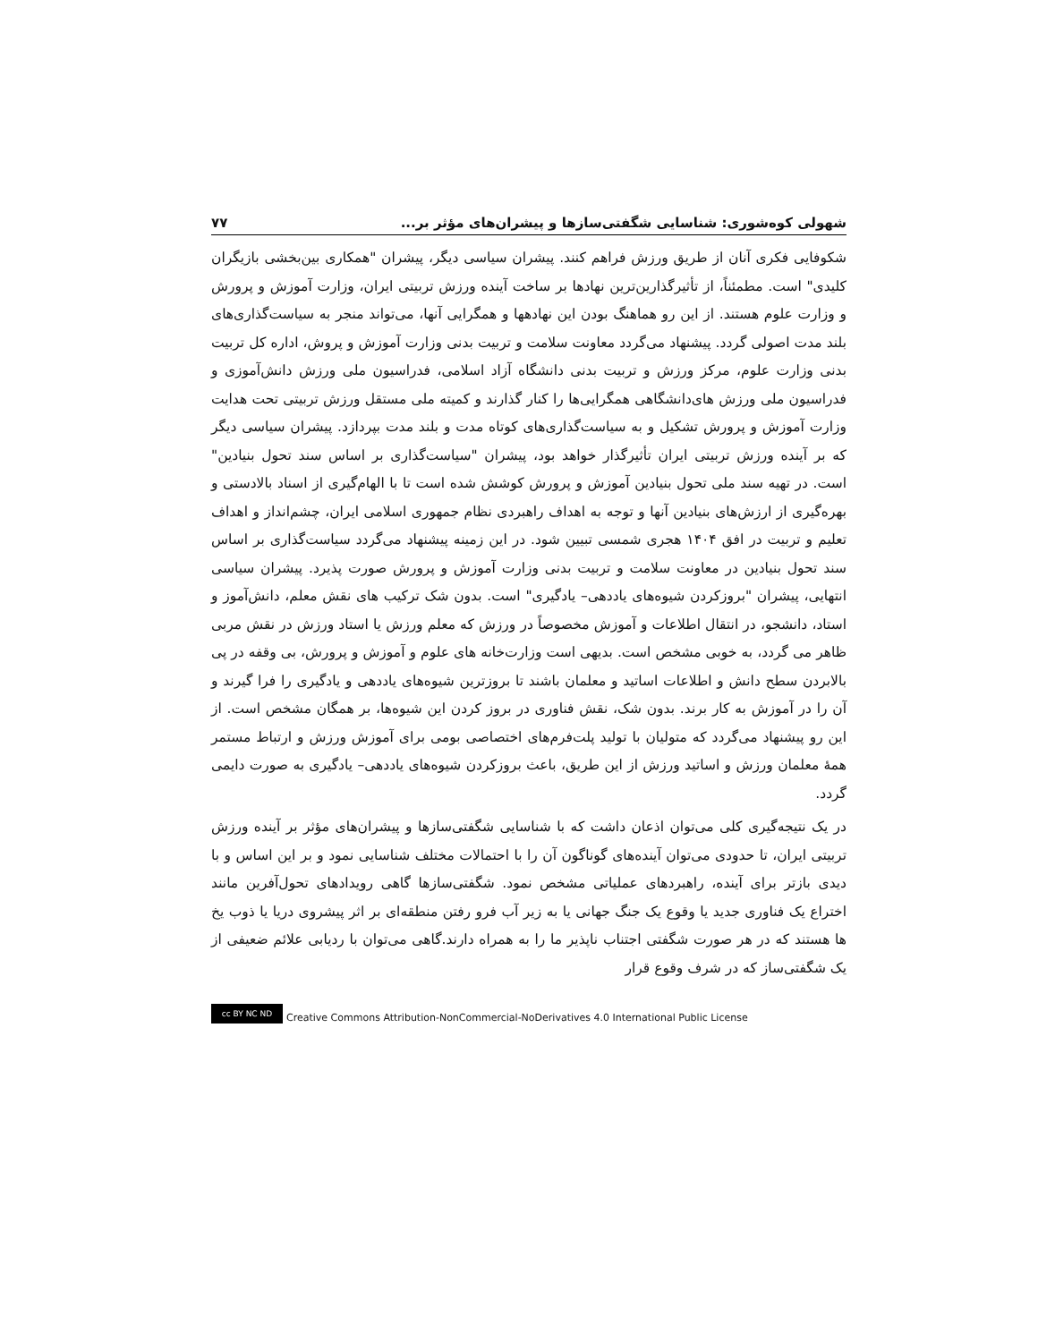شهولی کوه‌شوری: شناسایی شگفتی‌سازها و پیشران‌های مؤثر بر... ۷۷
شکوفایی فکری آنان از طریق ورزش فراهم کنند. پیشران سیاسی دیگر، پیشران "همکاری بین‌بخشی بازیگران کلیدی" است. مطمئناً، از تأثیرگذارین‌ترین نهادها بر ساخت آینده ورزش تربیتی ایران، وزارت آموزش و پرورش و وزارت علوم هستند. از این رو هماهنگ بودن این نهادهها و همگرایی آنها، می‌تواند منجر به سیاست‌گذاری‌های بلند مدت اصولی گردد. پیشنهاد می‌گردد معاونت سلامت و تربیت بدنی وزارت آموزش و پروش، اداره کل تربیت بدنی وزارت علوم، مرکز ورزش و تربیت بدنی دانشگاه آزاد اسلامی، فدراسیون ملی ورزش دانش‌آموزی و فدراسیون ملی ورزش های‌دانشگاهی همگرایی‌ها را کنار گذارند و کمیته ملی مستقل ورزش تربیتی تحت هدایت وزارت آموزش و پرورش تشکیل و به سیاست‌گذاری‌های کوتاه مدت و بلند مدت بپردازد. پیشران سیاسی دیگر که بر آینده ورزش تربیتی ایران تأثیرگذار خواهد بود، پیشران "سیاست‌گذاری بر اساس سند تحول بنیادین" است. در تهیه سند ملی تحول بنیادین آموزش و پرورش کوشش شده است تا با الهام‌گیری از اسناد بالادستی و بهره‌گیری از ارزش‌های بنیادین آنها و توجه به اهداف راهبردی نظام جمهوری اسلامی ایران، چشم‌انداز و اهداف تعلیم و تربیت در افق ۱۴۰۴ هجری شمسی تبیین شود. در این زمینه پیشنهاد می‌گردد سیاست‌گذاری بر اساس سند تحول بنیادین در معاونت سلامت و تربیت بدنی وزارت آموزش و پرورش صورت پذیرد. پیشران سیاسی انتهایی، پیشران "بروزکردن شیوه‌های یاددهی– یادگیری" است. بدون شک ترکیب های نقش معلم، دانش‌آموز و استاد، دانشجو، در انتقال اطلاعات و آموزش مخصوصاً در ورزش که معلم ورزش یا استاد ورزش در نقش مربی ظاهر می گردد، به خوبی مشخص است. بدیهی است وزارت‌خانه های علوم و آموزش و پرورش، بی وقفه در پی بالابردن سطح دانش و اطلاعات اساتید و معلمان باشند تا بروزترین شیوه‌های یاددهی و یادگیری را فرا گیرند و آن را در آموزش به کار برند. بدون شک، نقش فناوری در بروز کردن این شیوه‌ها، بر همگان مشخص است. از این رو پیشنهاد می‌گردد که متولیان با تولید پلت‌فرم‌های اختصاصی بومی برای آموزش ورزش و ارتباط مستمر همهٔ معلمان ورزش و اساتید ورزش از این طریق، باعث بروزکردن شیوه‌های یاددهی– یادگیری به صورت دایمی گردد.
در یک نتیجه‌گیری کلی می‌توان اذعان داشت که با شناسایی شگفتی‌سازها و پیشران‌های مؤثر بر آینده ورزش تربیتی ایران، تا حدودی می‌توان آینده‌های گوناگون آن را با احتمالات مختلف شناسایی نمود و بر این اساس و با دیدی بازتر برای آینده، راهبردهای عملیاتی مشخص نمود. شگفتی‌سازها گاهی رویدادهای تحول‌آفرین مانند اختراع یک فناوری جدید یا وقوع یک جنگ جهانی یا به زیر آب فرو رفتن منطقه‌ای بر اثر پیشروی دریا یا ذوب یخ ها هستند که در هر صورت شگفتی اجتناب ناپذیر ما را به همراه دارند.گاهی می‌توان با ردیابی علائم ضعیفی از یک شگفتی‌ساز که در شرف وقوع قرار
cc BY NC ND
Creative Commons Attribution-NonCommercial-NoDerivatives 4.0 International Public License